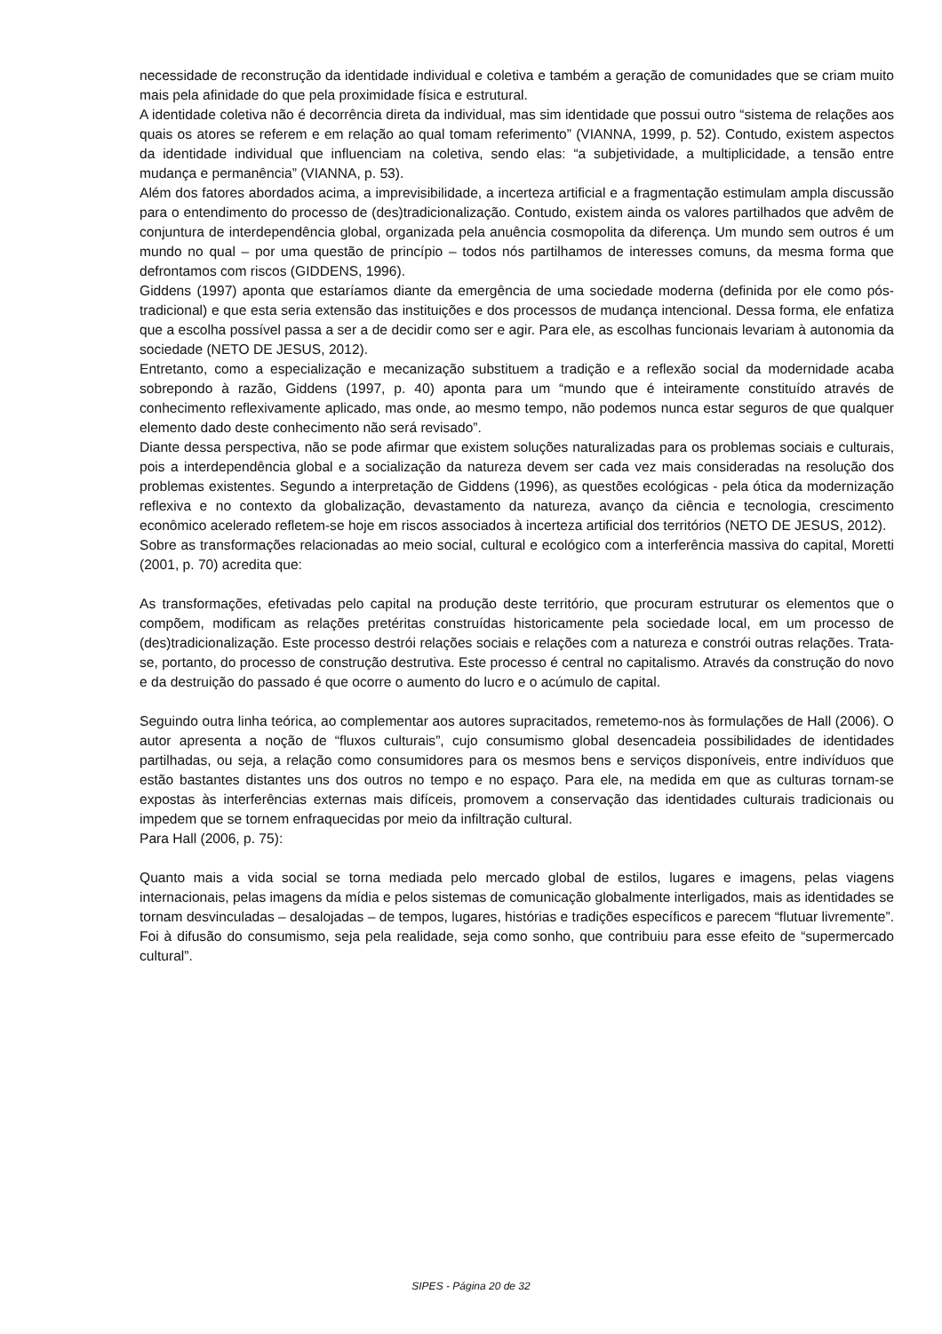necessidade de reconstrução da identidade individual e coletiva e também a geração de comunidades que se criam muito mais pela afinidade do que pela proximidade física e estrutural.
A identidade coletiva não é decorrência direta da individual, mas sim identidade que possui outro “sistema de relações aos quais os atores se referem e em relação ao qual tomam referimento” (VIANNA, 1999, p. 52). Contudo, existem aspectos da identidade individual que influenciam na coletiva, sendo elas: “a subjetividade, a multiplicidade, a tensão entre mudança e permanência” (VIANNA, p. 53).
Além dos fatores abordados acima, a imprevisibilidade, a incerteza artificial e a fragmentação estimulam ampla discussão para o entendimento do processo de (des)tradicionalização. Contudo, existem ainda os valores partilhados que advêm de conjuntura de interdependência global, organizada pela anuência cosmopolita da diferença. Um mundo sem outros é um mundo no qual – por uma questão de princípio – todos nós partilhamos de interesses comuns, da mesma forma que defrontamos com riscos (GIDDENS, 1996).
Giddens (1997) aponta que estaríamos diante da emergência de uma sociedade moderna (definida por ele como pós-tradicional) e que esta seria extensão das instituições e dos processos de mudança intencional. Dessa forma, ele enfatiza que a escolha possível passa a ser a de decidir como ser e agir. Para ele, as escolhas funcionais levariam à autonomia da sociedade (NETO DE JESUS, 2012).
Entretanto, como a especialização e mecanização substituem a tradição e a reflexão social da modernidade acaba sobrepondo à razão, Giddens (1997, p. 40) aponta para um “mundo que é inteiramente constituído através de conhecimento reflexivamente aplicado, mas onde, ao mesmo tempo, não podemos nunca estar seguros de que qualquer elemento dado deste conhecimento não será revisado”.
Diante dessa perspectiva, não se pode afirmar que existem soluções naturalizadas para os problemas sociais e culturais, pois a interdependência global e a socialização da natureza devem ser cada vez mais consideradas na resolução dos problemas existentes. Segundo a interpretação de Giddens (1996), as questões ecológicas - pela ótica da modernização reflexiva e no contexto da globalização, devastamento da natureza, avanço da ciência e tecnologia, crescimento econômico acelerado refletem-se hoje em riscos associados à incerteza artificial dos territórios (NETO DE JESUS, 2012).
Sobre as transformações relacionadas ao meio social, cultural e ecológico com a interferência massiva do capital, Moretti (2001, p. 70) acredita que:
As transformações, efetivadas pelo capital na produção deste território, que procuram estruturar os elementos que o compõem, modificam as relações pretéritas construídas historicamente pela sociedade local, em um processo de (des)tradicionalização. Este processo destrói relações sociais e relações com a natureza e constrói outras relações. Trata-se, portanto, do processo de construção destrutiva. Este processo é central no capitalismo. Através da construção do novo e da destruição do passado é que ocorre o aumento do lucro e o acúmulo de capital.
Seguindo outra linha teórica, ao complementar aos autores supracitados, remetemo-nos às formulações de Hall (2006). O autor apresenta a noção de “fluxos culturais”, cujo consumismo global desencadeia possibilidades de identidades partilhadas, ou seja, a relação como consumidores para os mesmos bens e serviços disponíveis, entre indivíduos que estão bastantes distantes uns dos outros no tempo e no espaço. Para ele, na medida em que as culturas tornam-se expostas às interferências externas mais difíceis, promovem a conservação das identidades culturais tradicionais ou impedem que se tornem enfraquecidas por meio da infiltração cultural.
Para Hall (2006, p. 75):
Quanto mais a vida social se torna mediada pelo mercado global de estilos, lugares e imagens, pelas viagens internacionais, pelas imagens da mídia e pelos sistemas de comunicação globalmente interligados, mais as identidades se tornam desvinculadas – desalojadas – de tempos, lugares, histórias e tradições específicos e parecem “flutuar livremente”. Foi à difusão do consumismo, seja pela realidade, seja como sonho, que contribuiu para esse efeito de “supermercado cultural”.
SIPES - Página 20 de 32